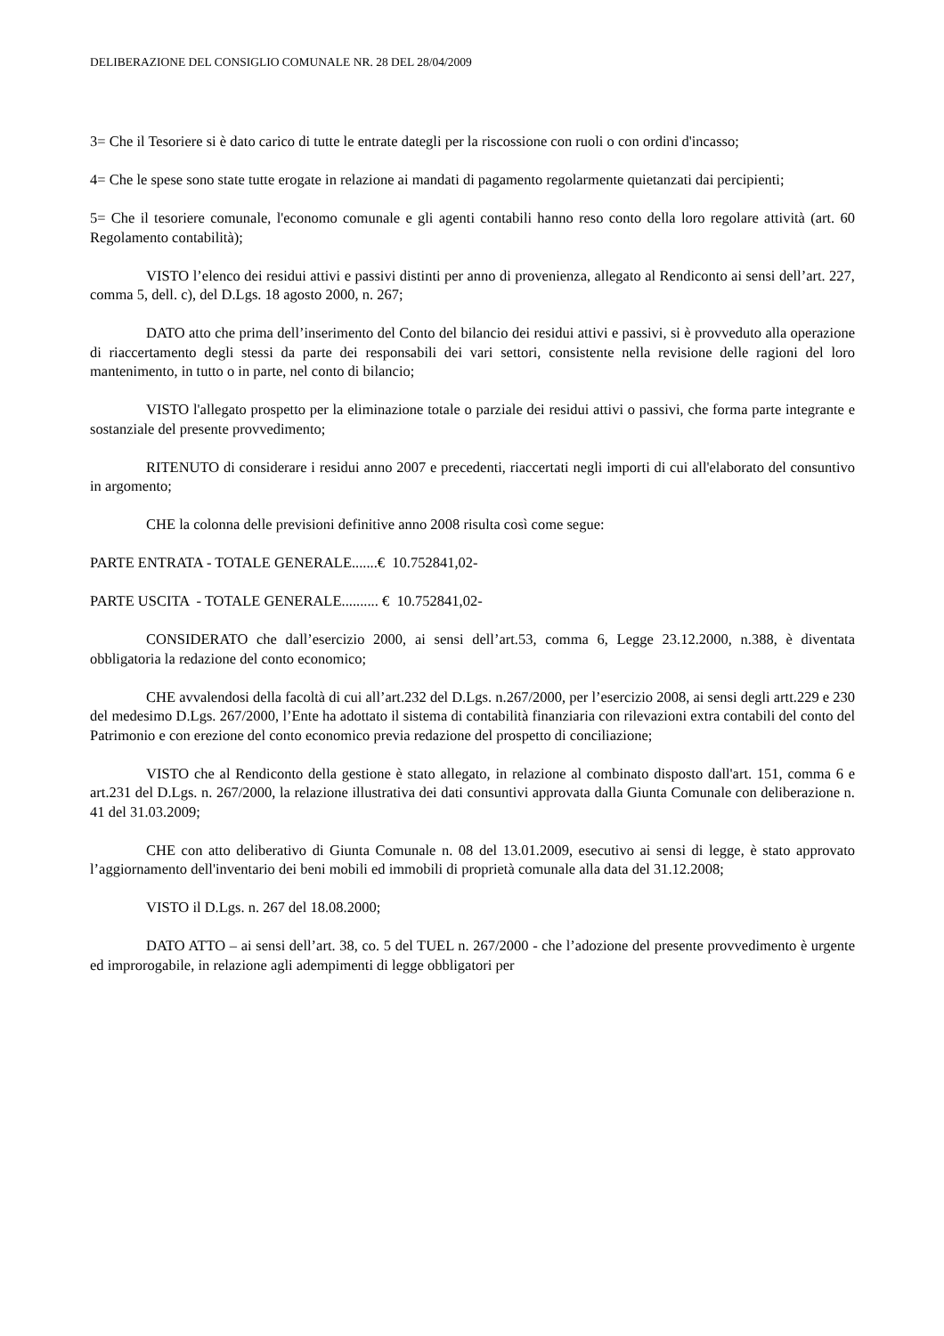DELIBERAZIONE DEL CONSIGLIO COMUNALE NR. 28 DEL 28/04/2009
3= Che il Tesoriere si è dato carico di tutte le entrate dategli per la riscossione con ruoli o con ordini d'incasso;
4= Che le spese sono state tutte erogate in relazione ai mandati di pagamento regolarmente quietanzati dai percipienti;
5= Che il tesoriere comunale, l'economo comunale e gli agenti contabili hanno reso conto della loro regolare attività (art. 60 Regolamento contabilità);
VISTO l’elenco dei residui attivi e passivi distinti per anno di provenienza, allegato al Rendiconto ai sensi dell’art. 227, comma 5, dell. c), del D.Lgs. 18 agosto 2000, n. 267;
DATO atto che prima dell’inserimento del Conto del bilancio dei residui attivi e passivi, si è provveduto alla operazione di riaccertamento degli stessi da parte dei responsabili dei vari settori, consistente nella revisione delle ragioni del loro mantenimento, in tutto o in parte, nel conto di bilancio;
VISTO l'allegato prospetto per la eliminazione totale o parziale dei residui attivi o passivi, che forma parte integrante e sostanziale del presente provvedimento;
RITENUTO di considerare i residui anno 2007 e precedenti, riaccertati negli importi di cui all'elaborato del consuntivo in argomento;
CHE la colonna delle previsioni definitive anno 2008 risulta così come segue:
PARTE ENTRATA - TOTALE GENERALE.......€ 10.752841,02-
PARTE USCITA - TOTALE GENERALE.......... € 10.752841,02-
CONSIDERATO che dall’esercizio 2000, ai sensi dell’art.53, comma 6, Legge 23.12.2000, n.388, è diventata obbligatoria la redazione del conto economico;
CHE avvalendosi della facoltà di cui all’art.232 del D.Lgs. n.267/2000, per l’esercizio 2008, ai sensi degli artt.229 e 230 del medesimo D.Lgs. 267/2000, l’Ente ha adottato il sistema di contabilità finanziaria con rilevazioni extra contabili del conto del Patrimonio e con erezione del conto economico previa redazione del prospetto di conciliazione;
VISTO che al Rendiconto della gestione è stato allegato, in relazione al combinato disposto dall'art. 151, comma 6 e art.231 del D.Lgs. n. 267/2000, la relazione illustrativa dei dati consuntivi approvata dalla Giunta Comunale con deliberazione n. 41 del 31.03.2009;
CHE con atto deliberativo di Giunta Comunale n. 08 del 13.01.2009, esecutivo ai sensi di legge, è stato approvato l’aggiornamento dell'inventario dei beni mobili ed immobili di proprietà comunale alla data del 31.12.2008;
VISTO il D.Lgs. n. 267 del 18.08.2000;
DATO ATTO – ai sensi dell’art. 38, co. 5 del TUEL n. 267/2000 - che l’adozione del presente provvedimento è urgente ed improrogabile, in relazione agli adempimenti di legge obbligatori per